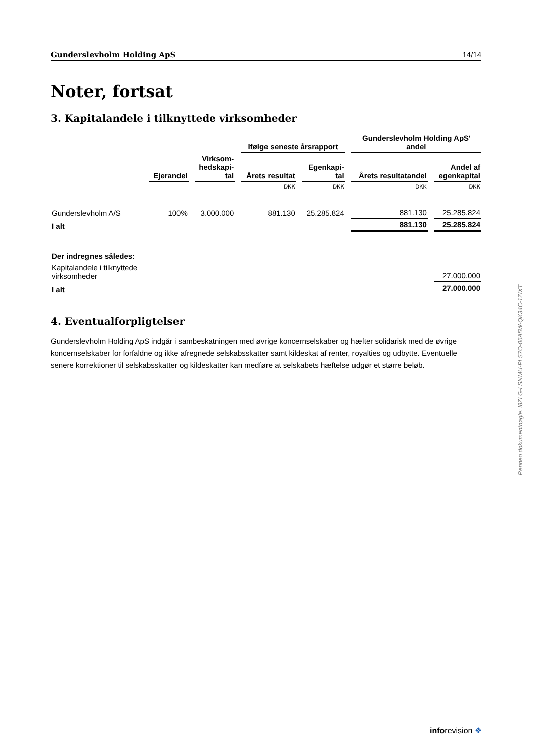Gunderslevholm Holding ApS 14/14
Noter, fortsat
3. Kapitalandele i tilknyttede virksomheder
| | | | Ifølge seneste årsrapport | | Gunderslevholm Holding ApS' andel | |
| --- | --- | --- | --- | --- | --- | --- |
| | Ejerandel | Virksom- hedskapi- tal | Årets resultat | Egenkapi- tal | Årets resultatandel | Andel af egenkapital |
| | | | DKK | DKK | DKK | DKK |
| Gunderslevholm A/S | 100% | 3.000.000 | 881.130 | 25.285.824 | 881.130 | 25.285.824 |
| I alt | | | | | 881.130 | 25.285.824 |
| Der indregnes således: | | | | | | |
| Kapitalandele i tilknyttede virksomheder | | | | | | 27.000.000 |
| I alt | | | | | | 27.000.000 |
4. Eventualforpligtelser
Gunderslevholm Holding ApS indgår i sambeskatningen med øvrige koncernselskaber og hæfter solidarisk med de øvrige koncernselskaber for forfaldne og ikke afregnede selskabsskatter samt kildeskat af renter, royalties og udbytte. Eventuelle senere korrektioner til selskabsskatter og kildeskatter kan medføre at selskabets hæftelse udgør et større beløb.
Penneo dokumentnøgle: I8ZLG-LSNMU-PLS7O-06A5W-QK34C-1ZIXT
inforevision ❖